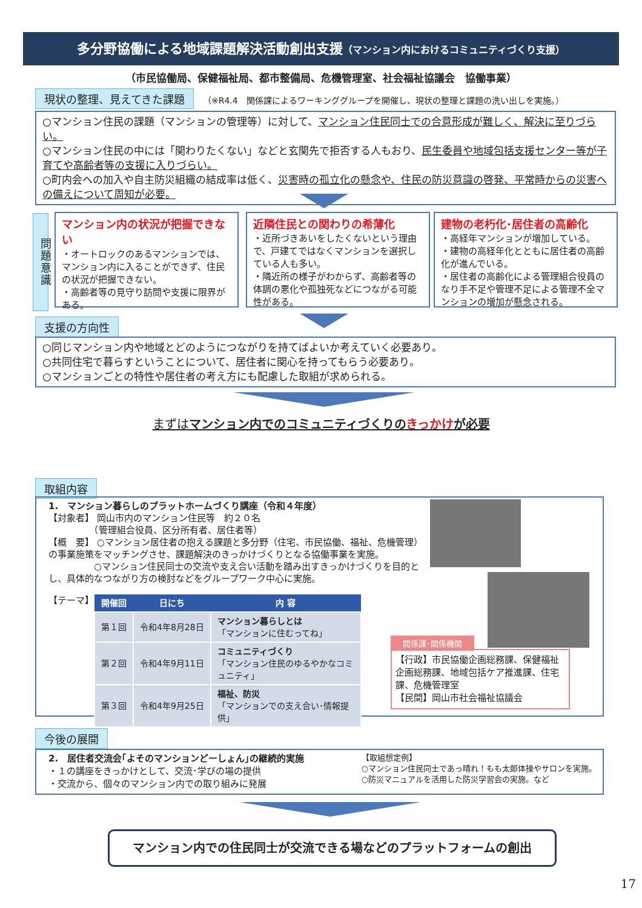多分野協働による地域課題解決活動創出支援（マンション内におけるコミュニティづくり支援）
（市民協働局、保健福祉局、都市整備局、危機管理室、社会福祉協議会　協働事業）
現状の整理、見えてきた課題　（※R4.4　関係課によるワーキンググループを開催し、現状の整理と課題の洗い出しを実施。）
○マンション住民の課題（マンションの管理等）に対して、マンション住民同士での合意形成が難しく、解決に至りづらい。
○マンション住民の中には「関わりたくない」などと玄関先で拒否する人もおり、民生委員や地域包括支援センター等が子育てや高齢者等の支援に入りづらい。
○町内会への加入や自主防災組織の結成率は低く、災害時の孤立化の懸念や、住民の防災意識の啓発、平常時からの災害への備えについて周知が必要。
問題意識
マンション内の状況が把握できない
・オートロックのあるマンションでは、マンション内に入ることができず、住民の状況が把握できない。
・高齢者等の見守り訪問や支援に限界がある。
近隣住民との関わりの希薄化
・近所づきあいをしたくないという理由で、戸建てではなくマンションを選択している人も多い。
・隣近所の様子がわからず、高齢者等の体調の悪化や孤独死などにつながる可能性がある。
建物の老朽化･居住者の高齢化
・高経年マンションが増加している。
・建物の高経年化とともに居住者の高齢化が進んでいる。
・居住者の高齢化による管理組合役員のなり手不足や管理不足による管理不全マンションの増加が懸念される。
支援の方向性
○同じマンション内や地域とどのようにつながりを持てばよいか考えていく必要あり。
○共同住宅で暮らすということについて、居住者に関心を持ってもらう必要あり。
○マンションごとの特性や居住者の考え方にも配慮した取組が求められる。
まずはマンション内でのコミュニティづくりのきっかけが必要
取組内容
1.　マンション暮らしのプラットホームづくり講座（令和４年度）
【対象者】 岡山市内のマンション住民等　約２０名
　　　　　（管理組合役員、区分所有者、居住者等）
【概　要】 ○マンション居住者の抱える課題と多分野（住宅、市民協働、福祉、危機管理）の事業施策をマッチングさせ、課題解決のきっかけづくりとなる協働事業を実施。
　　　　　○マンション住民同士の交流や支え合い活動を踏み出すきっかけづくりを目的とし、具体的なつながり方の検討などをグループワーク中心に実施。
【テーマ】
| 開催回 | 日にち | 内 容 |
| --- | --- | --- |
| 第１回 | 令和4年8月28日 | マンション暮らしとは 「マンションに住むってね」 |
| 第２回 | 令和4年9月11日 | コミュニティづくり 「マンション住民のゆるやかなコミュニティ」 |
| 第３回 | 令和4年9月25日 | 福祉、防災 「マンションでの支え合い･情報提供」 |
関係課･関係機関
【行政】市民協働企画総務課、保健福祉企画総務課、地域包括ケア推進課、住宅課、危機管理室
【民間】岡山市社会福祉協議会
今後の展開
2.　居住者交流会｢よそのマンションどーしょん｣の継続的実施
・１の講座をきっかけとして、交流･学びの場の提供
・交流から、個々のマンション内での取り組みに発展
【取組想定例】
○マンション住民同士であっ晴れ！もも太郎体操やサロンを実施。
○防災マニュアルを活用した防災学習会の実施。など
マンション内での住民同士が交流できる場などのプラットフォームの創出
17